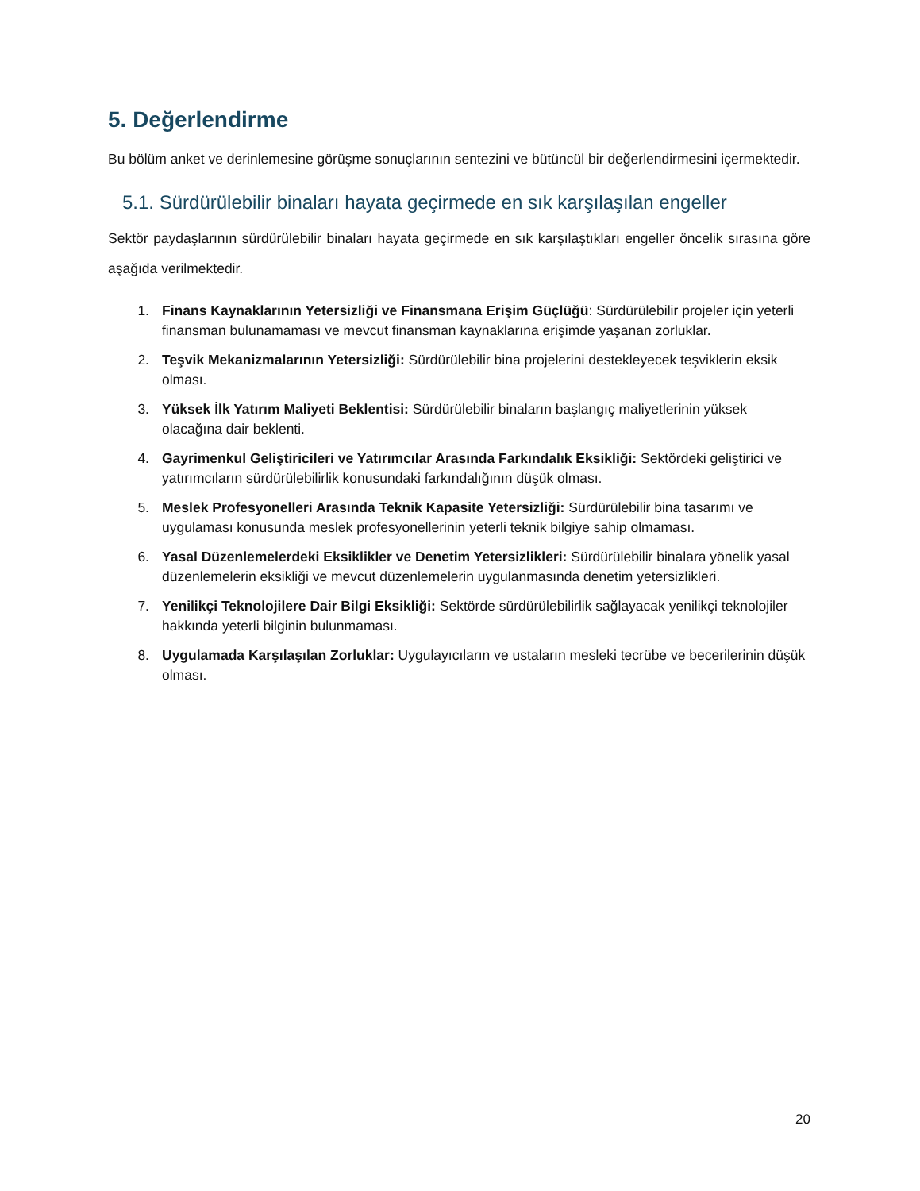5. Değerlendirme
Bu bölüm anket ve derinlemesine görüşme sonuçlarının sentezini ve bütüncül bir değerlendirmesini içermektedir.
5.1. Sürdürülebilir binaları hayata geçirmede en sık karşılaşılan engeller
Sektör paydaşlarının sürdürülebilir binaları hayata geçirmede en sık karşılaştıkları engeller öncelik sırasına göre aşağıda verilmektedir.
1. Finans Kaynaklarının Yetersizliği ve Finansmana Erişim Güçlüğü: Sürdürülebilir projeler için yeterli finansman bulunamaması ve mevcut finansman kaynaklarına erişimde yaşanan zorluklar.
2. Teşvik Mekanizmalarının Yetersizliği: Sürdürülebilir bina projelerini destekleyecek teşviklerin eksik olması.
3. Yüksek İlk Yatırım Maliyeti Beklentisi: Sürdürülebilir binaların başlangıç maliyetlerinin yüksek olacağına dair beklenti.
4. Gayrimenkul Geliştiricileri ve Yatırımcılar Arasında Farkındalık Eksikliği: Sektördeki geliştirici ve yatırımcıların sürdürülebilirlik konusundaki farkındalığının düşük olması.
5. Meslek Profesyonelleri Arasında Teknik Kapasite Yetersizliği: Sürdürülebilir bina tasarımı ve uygulaması konusunda meslek profesyonellerinin yeterli teknik bilgiye sahip olmaması.
6. Yasal Düzenlemelerdeki Eksiklikler ve Denetim Yetersizlikleri: Sürdürülebilir binalara yönelik yasal düzenlemelerin eksikliği ve mevcut düzenlemelerin uygulanmasında denetim yetersizlikleri.
7. Yenilikçi Teknolojilere Dair Bilgi Eksikliği: Sektörde sürdürülebilirlik sağlayacak yenilikçi teknolojiler hakkında yeterli bilginin bulunmaması.
8. Uygulamada Karşılaşılan Zorluklar: Uygulayıcıların ve ustaların mesleki tecrübe ve becerilerinin düşük olması.
20